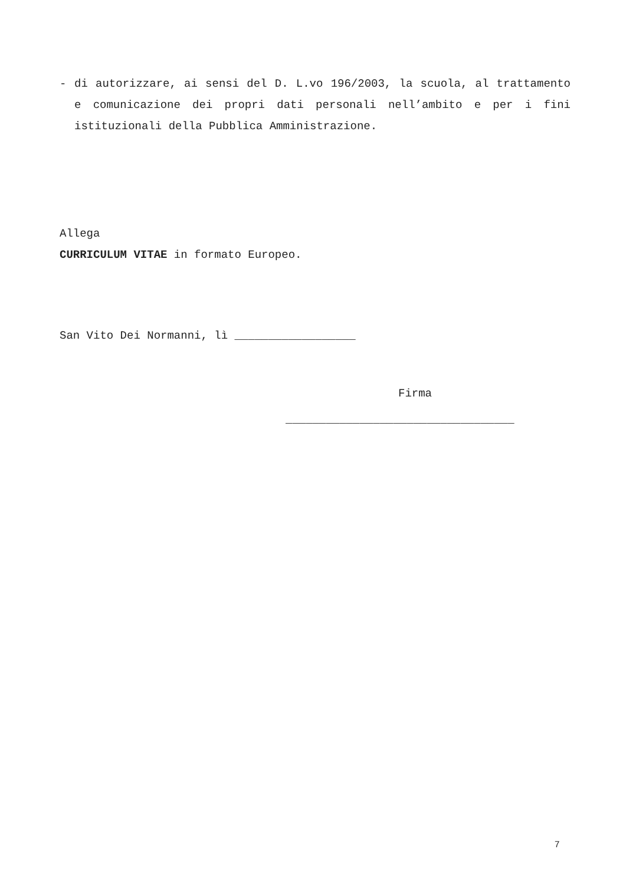- di autorizzare, ai sensi del D. L.vo 196/2003, la scuola, al trattamento e comunicazione dei propri dati personali nell’ambito e per i fini istituzionali della Pubblica Amministrazione.
Allega
CURRICULUM VITAE in formato Europeo.
San Vito Dei Normanni, lì __________________
Firma
__________________________________
7